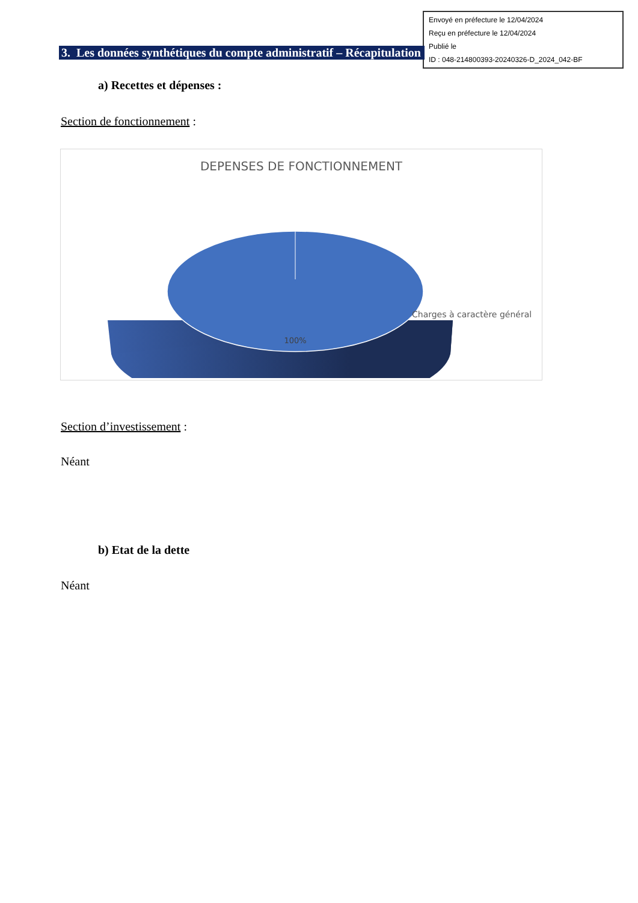Envoyé en préfecture le 12/04/2024
Reçu en préfecture le 12/04/2024
Publié le
ID : 048-214800393-20240326-D_2024_042-BF
3. Les données synthétiques du compte administratif – Récapitulation
a) Recettes et dépenses :
Section de fonctionnement :
DEPENSES DE FONCTIONNEMENT
100%
Charges à caractère général
Section d’investissement :
Néant
b) Etat de la dette
Néant